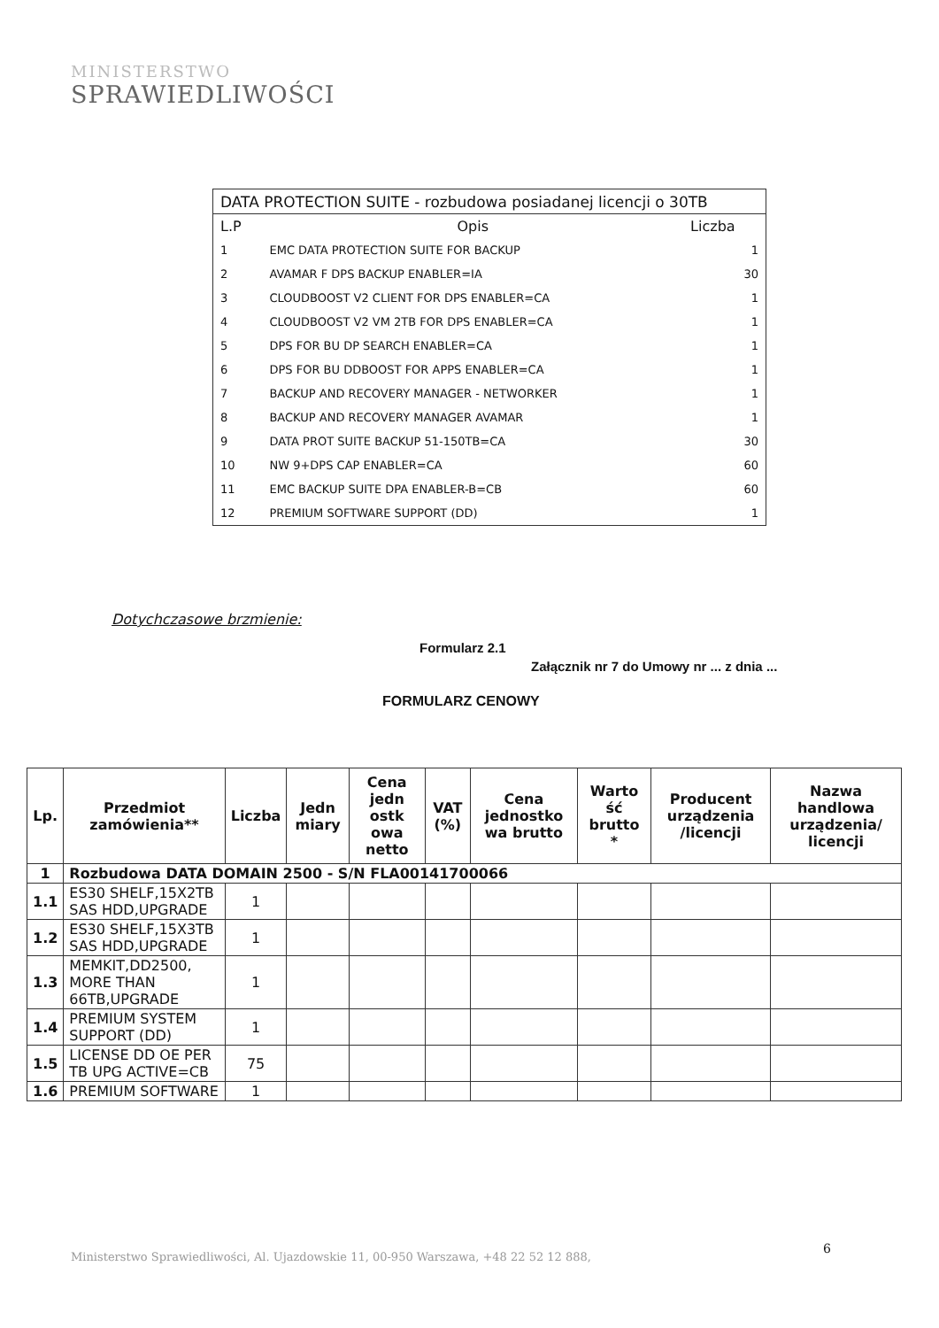MINISTERSTWO
SPRAWIEDLIWOŚCI
| DATA PROTECTION SUITE - rozbudowa posiadanej licencji o 30TB | | |
| L.P | Opis | Liczba |
| 1 | EMC DATA PROTECTION SUITE FOR BACKUP | 1 |
| 2 | AVAMAR F DPS BACKUP ENABLER=IA | 30 |
| 3 | CLOUDBOOST V2 CLIENT FOR DPS ENABLER=CA | 1 |
| 4 | CLOUDBOOST V2 VM 2TB FOR DPS ENABLER=CA | 1 |
| 5 | DPS FOR BU DP SEARCH ENABLER=CA | 1 |
| 6 | DPS FOR BU DDBOOST FOR APPS ENABLER=CA | 1 |
| 7 | BACKUP AND RECOVERY MANAGER - NETWORKER | 1 |
| 8 | BACKUP AND RECOVERY MANAGER AVAMAR | 1 |
| 9 | DATA PROT SUITE BACKUP 51-150TB=CA | 30 |
| 10 | NW 9+DPS CAP ENABLER=CA | 60 |
| 11 | EMC BACKUP SUITE DPA ENABLER-B=CB | 60 |
| 12 | PREMIUM SOFTWARE SUPPORT (DD) | 1 |
Dotychczasowe brzmienie:
Formularz 2.1
Załącznik nr 7 do Umowy nr ... z dnia ...
FORMULARZ CENOWY
| Lp. | Przedmiot zamówienia** | Liczba | Jedn miary | Cena jedn ostk owa netto | VAT (%) | Cena jednostko wa brutto | Warto ść brutto * | Producent urządzenia /licencji | Nazwa handlowa urządzenia/ licencji |
| --- | --- | --- | --- | --- | --- | --- | --- | --- | --- |
| 1 | Rozbudowa DATA DOMAIN 2500 - S/N FLA00141700066 | | | | | | | | |
| 1.1 | ES30 SHELF,15X2TB SAS HDD,UPGRADE | 1 | | | | | | | |
| 1.2 | ES30 SHELF,15X3TB SAS HDD,UPGRADE | 1 | | | | | | | |
| 1.3 | MEMKIT,DD2500, MORE THAN 66TB,UPGRADE | 1 | | | | | | | |
| 1.4 | PREMIUM SYSTEM SUPPORT (DD) | 1 | | | | | | | |
| 1.5 | LICENSE DD OE PER TB UPG ACTIVE=CB | 75 | | | | | | | |
| 1.6 | PREMIUM SOFTWARE | 1 | | | | | | | |
6
Ministerstwo Sprawiedliwości, Al. Ujazdowskie 11, 00-950 Warszawa, +48 22 52 12 888,